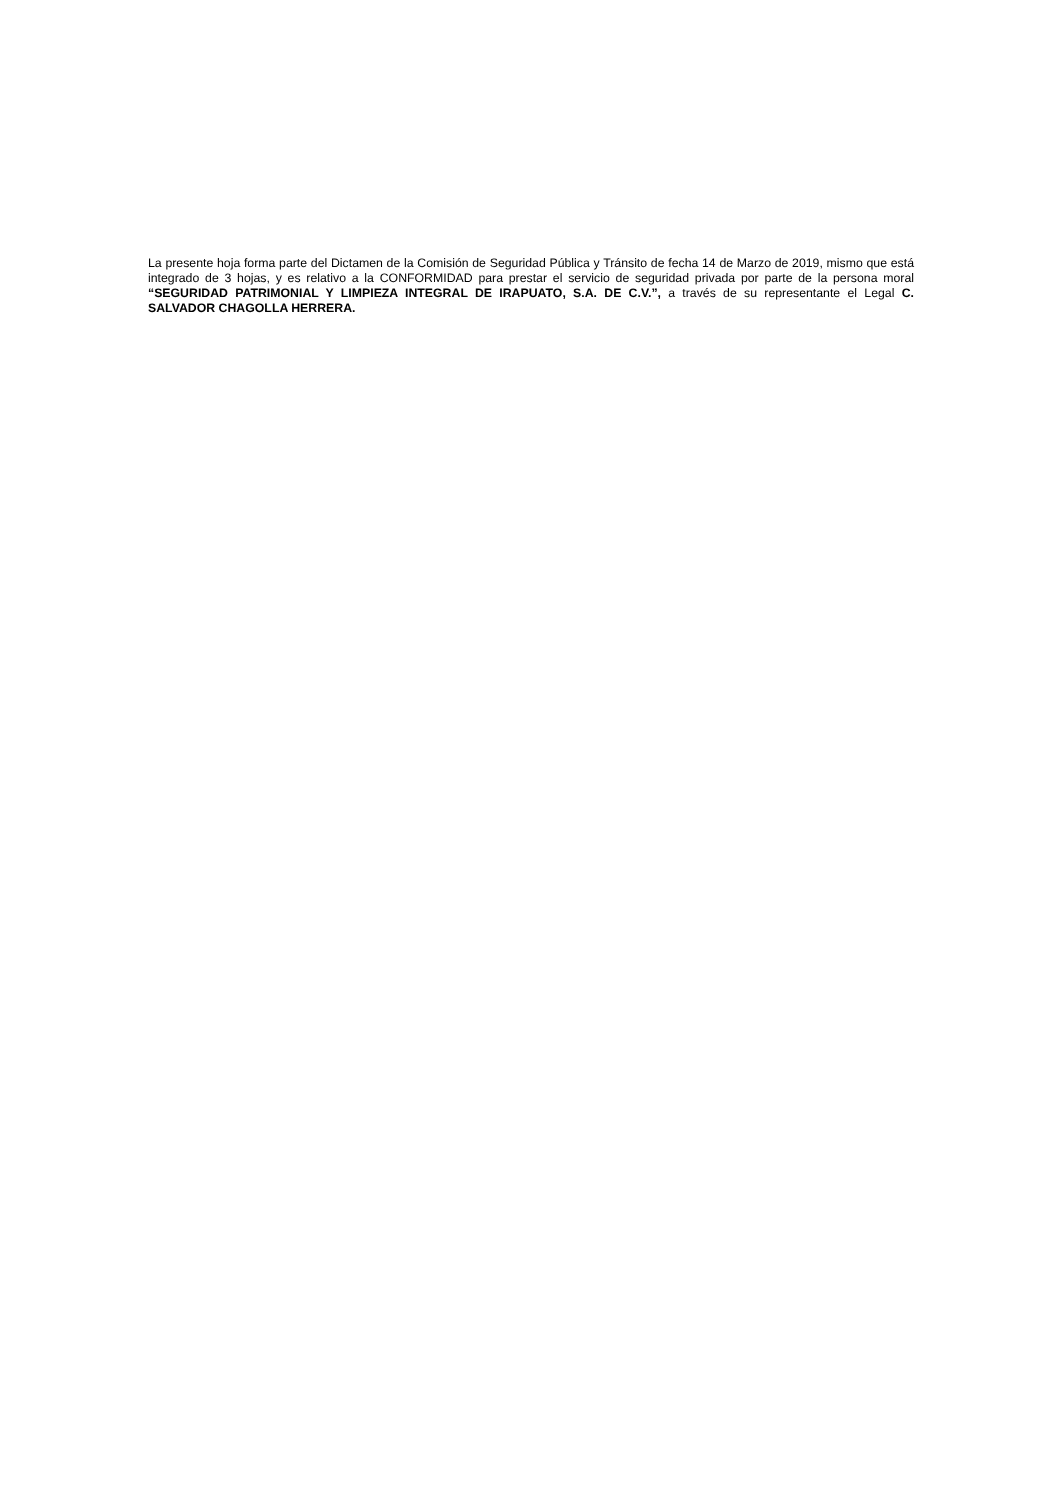La presente hoja forma parte del Dictamen de la Comisión de Seguridad Pública y Tránsito de fecha 14 de Marzo de 2019, mismo que está integrado de 3 hojas, y es relativo a la CONFORMIDAD para prestar el servicio de seguridad privada por parte de la persona moral “SEGURIDAD PATRIMONIAL Y LIMPIEZA INTEGRAL DE IRAPUATO, S.A. DE C.V.”, a través de su representante el Legal C. SALVADOR CHAGOLLA HERRERA.